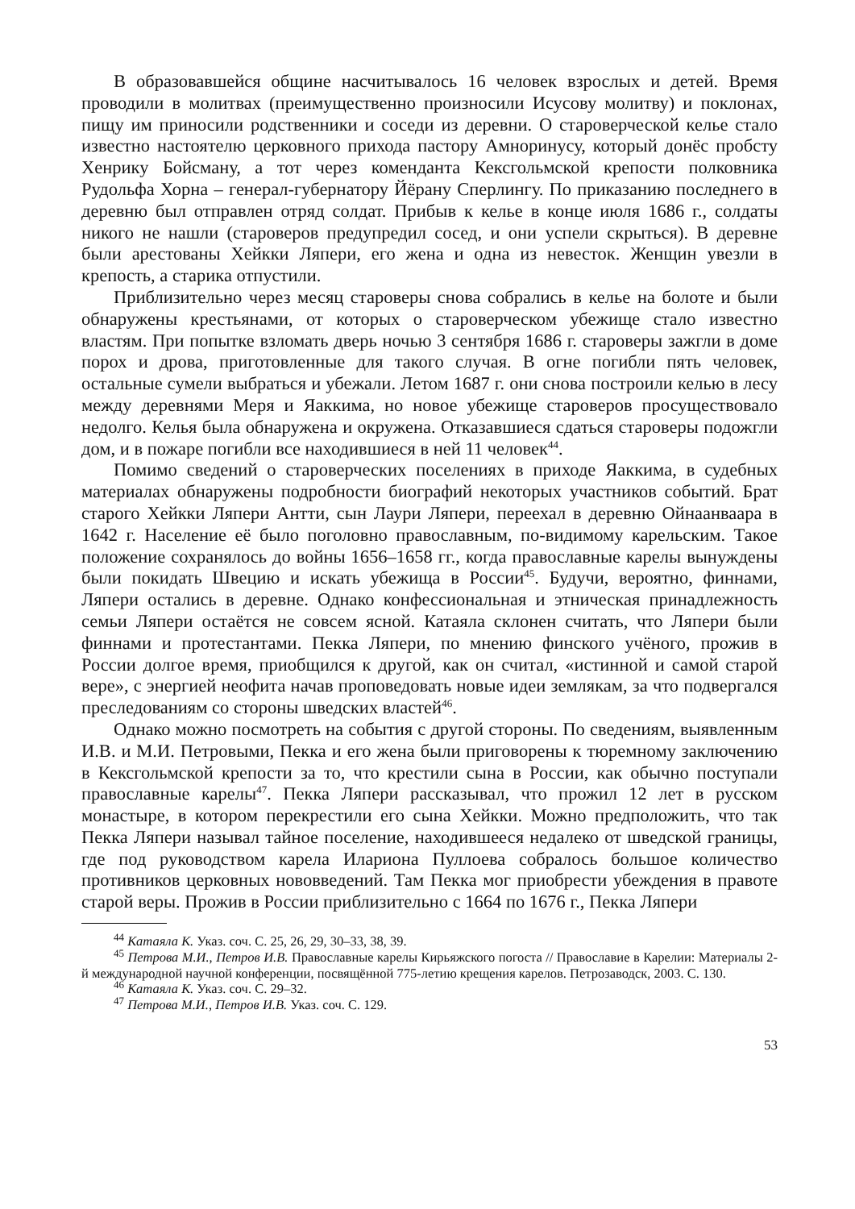В образовавшейся общине насчитывалось 16 человек взрослых и детей. Время проводили в молитвах (преимущественно произносили Исусову молитву) и поклонах, пищу им приносили родственники и соседи из деревни. О староверческой келье стало известно настоятелю церковного прихода пастору Амноринусу, который донёс пробсту Хенрику Бойсману, а тот через коменданта Кексгольмской крепости полковника Рудольфа Хорна – генерал-губернатору Йёрану Сперлингу. По приказанию последнего в деревню был отправлен отряд солдат. Прибыв к келье в конце июля 1686 г., солдаты никого не нашли (староверов предупредил сосед, и они успели скрыться). В деревне были арестованы Хейкки Ляпери, его жена и одна из невесток. Женщин увезли в крепость, а старика отпустили.
Приблизительно через месяц староверы снова собрались в келье на болоте и были обнаружены крестьянами, от которых о староверческом убежище стало известно властям. При попытке взломать дверь ночью 3 сентября 1686 г. староверы зажгли в доме порох и дрова, приготовленные для такого случая. В огне погибли пять человек, остальные сумели выбраться и убежали. Летом 1687 г. они снова построили келью в лесу между деревнями Меря и Яаккима, но новое убежище староверов просуществовало недолго. Келья была обнаружена и окружена. Отказавшиеся сдаться староверы подожгли дом, и в пожаре погибли все находившиеся в ней 11 человек<sup>44</sup>.
Помимо сведений о староверческих поселениях в приходе Яаккима, в судебных материалах обнаружены подробности биографий некоторых участников событий. Брат старого Хейкки Ляпери Антти, сын Лаури Ляпери, переехал в деревню Ойнаанваара в 1642 г. Население её было поголовно православным, по-видимому карельским. Такое положение сохранялось до войны 1656–1658 гг., когда православные карелы вынуждены были покидать Швецию и искать убежища в России<sup>45</sup>. Будучи, вероятно, финнами, Ляпери остались в деревне. Однако конфессиональная и этническая принадлежность семьи Ляпери остаётся не совсем ясной. Катаяла склонен считать, что Ляпери были финнами и протестантами. Пекка Ляпери, по мнению финского учёного, прожив в России долгое время, приобщился к другой, как он считал, «истинной и самой старой вере», с энергией неофита начав проповедовать новые идеи землякам, за что подвергался преследованиям со стороны шведских властей<sup>46</sup>.
Однако можно посмотреть на события с другой стороны. По сведениям, выявленным И.В. и М.И. Петровыми, Пекка и его жена были приговорены к тюремному заключению в Кексгольмской крепости за то, что крестили сына в России, как обычно поступали православные карелы<sup>47</sup>. Пекка Ляпери рассказывал, что прожил 12 лет в русском монастыре, в котором перекрестили его сына Хейкки. Можно предположить, что так Пекка Ляпери называл тайное поселение, находившееся недалеко от шведской границы, где под руководством карела Илариона Пуллоева собралось большое количество противников церковных нововведений. Там Пекка мог приобрести убеждения в правоте старой веры. Прожив в России приблизительно с 1664 по 1676 г., Пекка Ляпери
<sup>44</sup> Катаяла К. Указ. соч. С. 25, 26, 29, 30–33, 38, 39.
<sup>45</sup> Петрова М.И., Петров И.В. Православные карелы Кирьяжского погоста // Православие в Карелии: Материалы 2-й международной научной конференции, посвящённой 775-летию крещения карелов. Петрозаводск, 2003. С. 130.
<sup>46</sup> Катаяла К. Указ. соч. С. 29–32.
<sup>47</sup> Петрова М.И., Петров И.В. Указ. соч. С. 129.
53